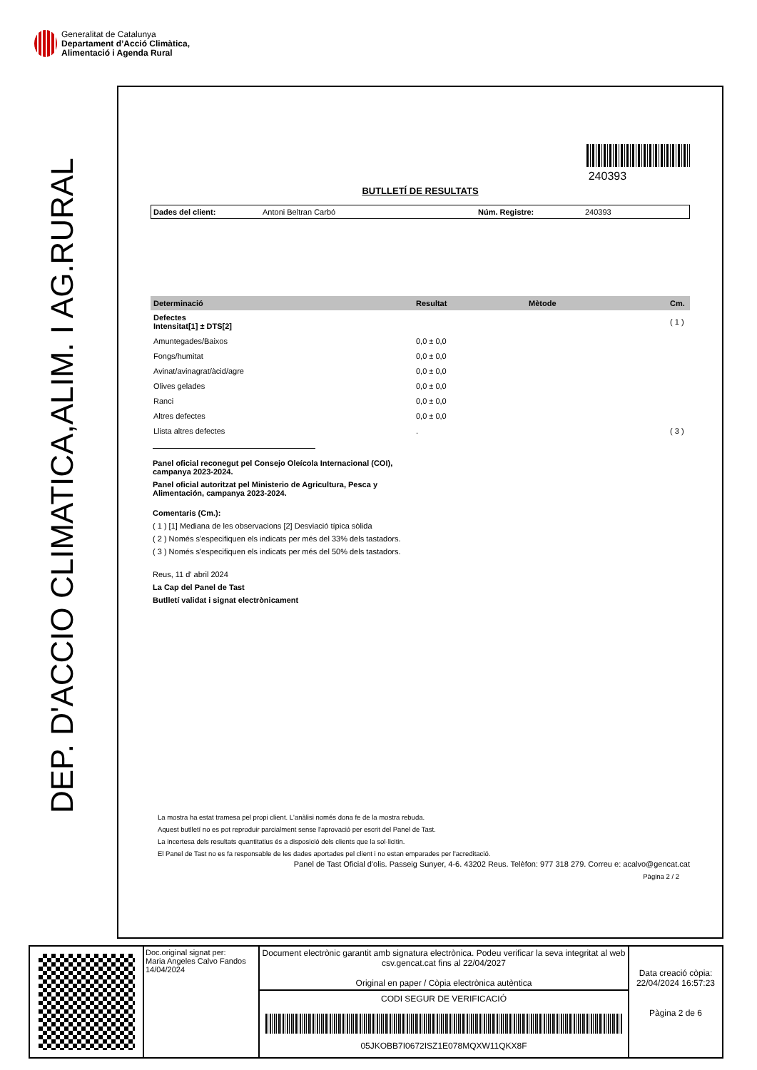Generalitat de Catalunya
Departament d’Acció Climàtica,
Alimentació i Agenda Rural
DEP. D'ACCIO CLIMATICA,ALIM. I AG.RURAL
240393
BUTLLETÍ DE RESULTATS
Dades del client: Antoni Beltran Carbó Núm. Registre: 240393
| Determinació | Resultat | Mètode | Cm. |
| --- | --- | --- | --- |
| Defectes Intensitat[1] ± DTS[2] | | | ( 1 ) |
| Amuntegades/Baixos | 0,0 ± 0,0 | | |
| Fongs/humitat | 0,0 ± 0,0 | | |
| Avinat/avinagrat/àcid/agre | 0,0 ± 0,0 | | |
| Olives gelades | 0,0 ± 0,0 | | |
| Ranci | 0,0 ± 0,0 | | |
| Altres defectes | 0,0 ± 0,0 | | |
| Llista altres defectes | . | | ( 3 ) |
Panel oficial reconegut pel Consejo Oleícola Internacional (COI),
campanya 2023-2024.
Panel oficial autoritzat pel Ministerio de Agricultura, Pesca y
Alimentación, campanya 2023-2024.
Comentaris (Cm.):
( 1 ) [1] Mediana de les observacions [2] Desviació típica sòlida
( 2 ) Només s'especifiquen els indicats per més del 33% dels tastadors.
( 3 ) Només s'especifiquen els indicats per més del 50% dels tastadors.
Reus, 11 d' abril 2024
La Cap del Panel de Tast
Butlletí validat i signat electrònicament
La mostra ha estat tramesa pel propi client. L'anàlisi només dona fe de la mostra rebuda.
Aquest butlletí no es pot reproduir parcialment sense l'aprovació per escrit del Panel de Tast.
La incertesa dels resultats quantitatius és a disposició dels clients que la sol·licitin.
El Panel de Tast no es fa responsable de les dades aportades pel client i no estan emparades per l'acreditació.
Panel de Tast Oficial d'olis. Passeig Sunyer, 4-6. 43202 Reus. Telèfon: 977 318 279. Correu e: acalvo@gencat.cat
Pàgina 2 / 2
Doc.original signat per:
Maria Angeles Calvo Fandos
14/04/2024
Document electrònic garantit amb signatura electrònica. Podeu verificar la seva integritat al web csv.gencat.cat fins al 22/04/2027
Original en paper / Còpia electrònica autèntica
CODI SEGUR DE VERIFICACIÓ
05JKOBB7I0672ISZ1E078MQXW11QKX8F
Data creació còpia:
22/04/2024 16:57:23
Pàgina 2 de 6